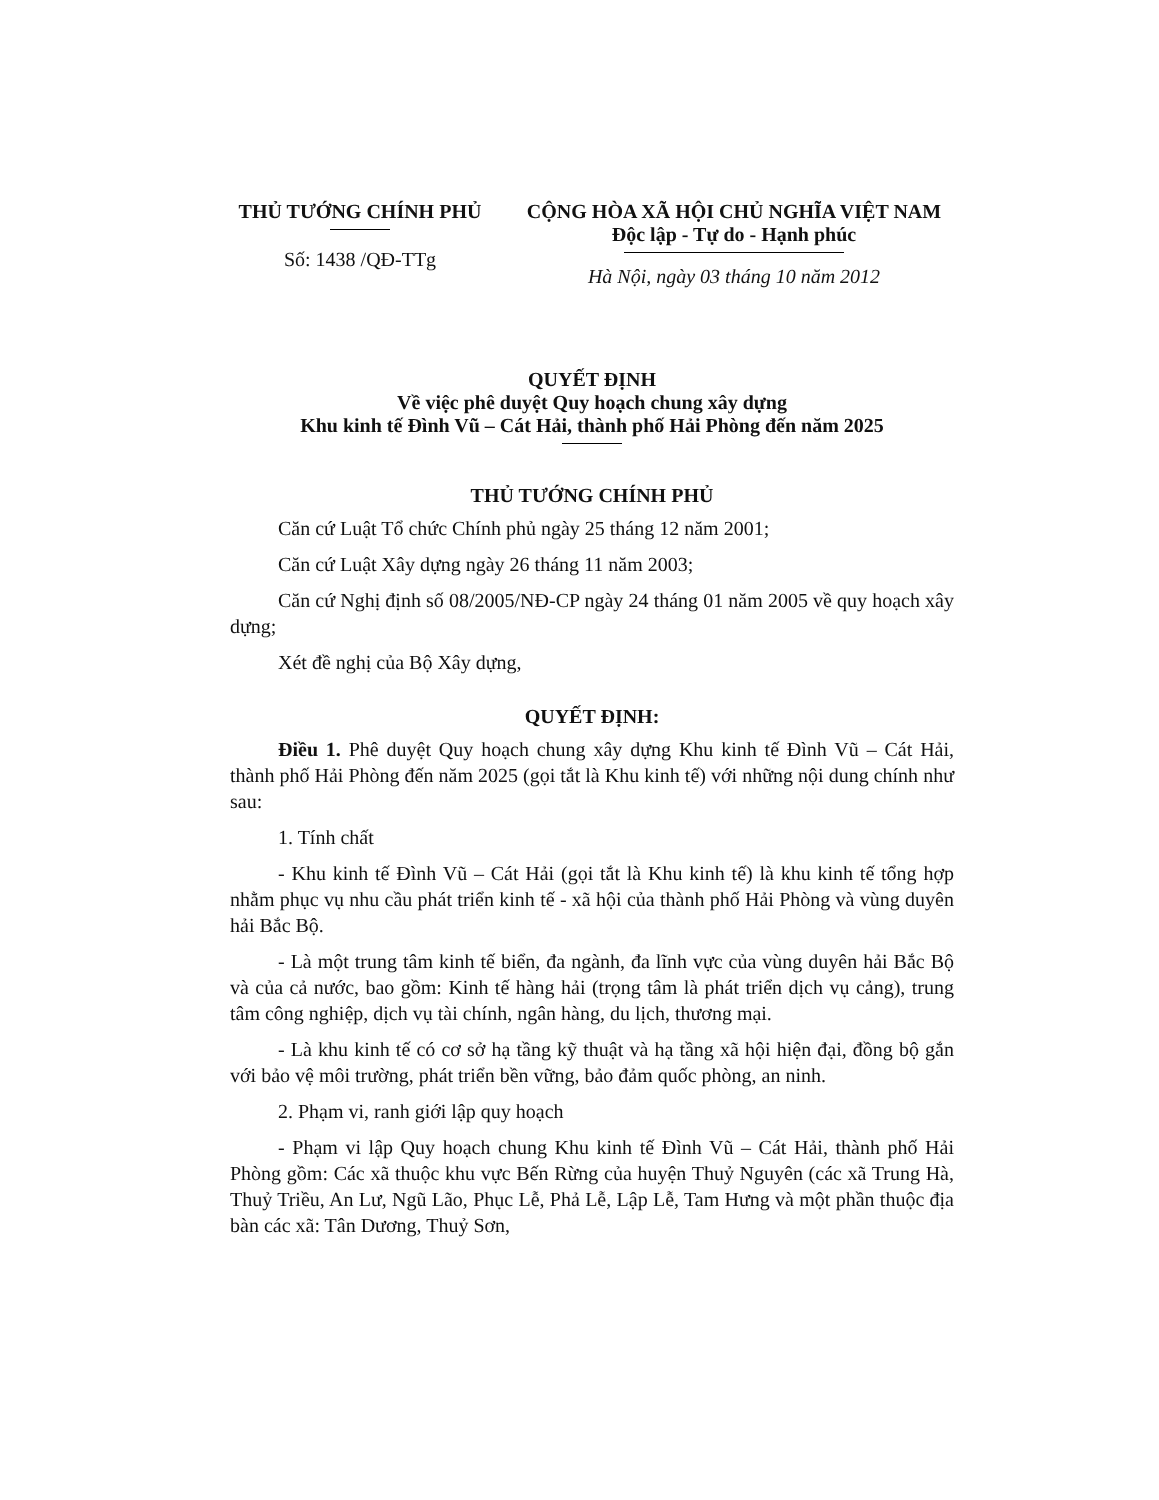THỦ TƯỚNG CHÍNH PHỦ
Số: 1438 /QĐ-TTg
CỘNG HÒA XÃ HỘI CHỦ NGHĨA VIỆT NAM
Độc lập - Tự do - Hạnh phúc
Hà Nội, ngày 03 tháng 10 năm 2012
QUYẾT ĐỊNH
Về việc phê duyệt Quy hoạch chung xây dựng
Khu kinh tế Đình Vũ – Cát Hải, thành phố Hải Phòng đến năm 2025
THỦ TƯỚNG CHÍNH PHỦ
Căn cứ Luật Tổ chức Chính phủ ngày 25 tháng 12 năm 2001;
Căn cứ Luật Xây dựng ngày 26 tháng 11 năm 2003;
Căn cứ Nghị định số 08/2005/NĐ-CP ngày 24 tháng 01 năm 2005 về quy hoạch xây dựng;
Xét đề nghị của Bộ Xây dựng,
QUYẾT ĐỊNH:
Điều 1. Phê duyệt Quy hoạch chung xây dựng Khu kinh tế Đình Vũ – Cát Hải, thành phố Hải Phòng đến năm 2025 (gọi tắt là Khu kinh tế) với những nội dung chính như sau:
1. Tính chất
- Khu kinh tế Đình Vũ – Cát Hải (gọi tắt là Khu kinh tế) là khu kinh tế tổng hợp nhằm phục vụ nhu cầu phát triển kinh tế - xã hội của thành phố Hải Phòng và vùng duyên hải Bắc Bộ.
- Là một trung tâm kinh tế biển, đa ngành, đa lĩnh vực của vùng duyên hải Bắc Bộ và của cả nước, bao gồm: Kinh tế hàng hải (trọng tâm là phát triển dịch vụ cảng), trung tâm công nghiệp, dịch vụ tài chính, ngân hàng, du lịch, thương mại.
- Là khu kinh tế có cơ sở hạ tầng kỹ thuật và hạ tầng xã hội hiện đại, đồng bộ gắn với bảo vệ môi trường, phát triển bền vững, bảo đảm quốc phòng, an ninh.
2. Phạm vi, ranh giới lập quy hoạch
- Phạm vi lập Quy hoạch chung Khu kinh tế Đình Vũ – Cát Hải, thành phố Hải Phòng gồm: Các xã thuộc khu vực Bến Rừng của huyện Thuỷ Nguyên (các xã Trung Hà, Thuỷ Triều, An Lư, Ngũ Lão, Phục Lễ, Phả Lễ, Lập Lễ, Tam Hưng và một phần thuộc địa bàn các xã: Tân Dương, Thuỷ Sơn,